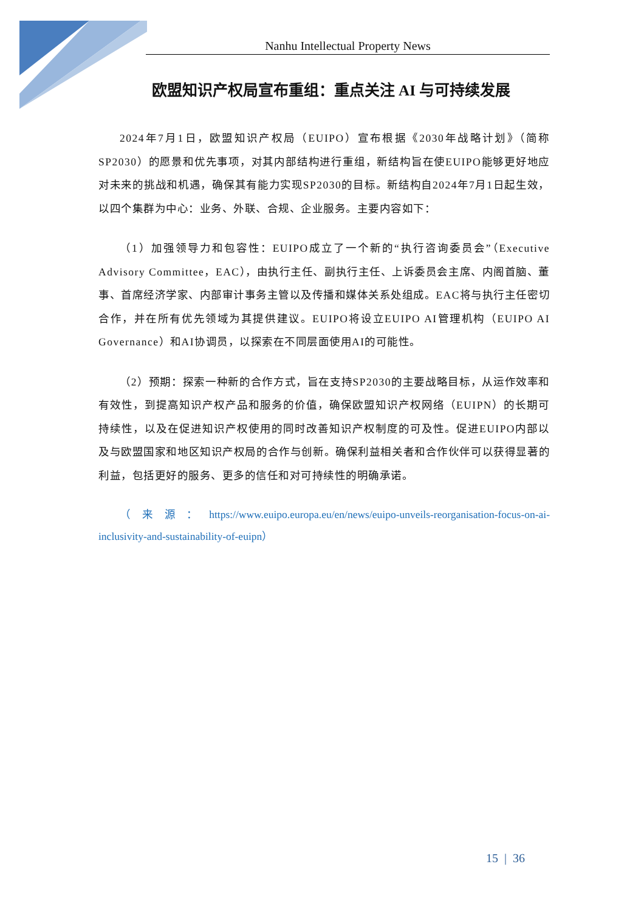Nanhu Intellectual Property News
欧盟知识产权局宣布重组：重点关注 AI 与可持续发展
2024年7月1日，欧盟知识产权局（EUIPO）宣布根据《2030年战略计划》（简称SP2030）的愿景和优先事项，对其内部结构进行重组，新结构旨在使EUIPO能够更好地应对未来的挑战和机遇，确保其有能力实现SP2030的目标。新结构自2024年7月1日起生效，以四个集群为中心：业务、外联、合规、企业服务。主要内容如下：
（1）加强领导力和包容性：EUIPO成立了一个新的“执行咨询委员会”（Executive Advisory Committee，EAC），由执行主任、副执行主任、上诉委员会主席、内阁首脑、董事、首席经济学家、内部审计事务主管以及传播和媒体关系处组成。EAC将与执行主任密切合作，并在所有优先领域为其提供建议。EUIPO将设立EUIPO AI管理机构（EUIPO AI Governance）和AI协调员，以探索在不同层面使用AI的可能性。
（2）预期：探索一种新的合作方式，旨在支持SP2030的主要战略目标，从运作效率和有效性，到提高知识产权产品和服务的价值，确保欧盟知识产权网络（EUIPN）的长期可持续性，以及在促进知识产权使用的同时改善知识产权制度的可及性。促进EUIPO内部以及与欧盟国家和地区知识产权局的合作与创新。确保利益相关者和合作伙伴可以获得显著的利益，包括更好的服务、更多的信任和对可持续性的明确承诺。
（来源：https://www.euipo.europa.eu/en/news/euipo-unveils-reorganisation-focus-on-ai-inclusivity-and-sustainability-of-euipn）
15 | 36